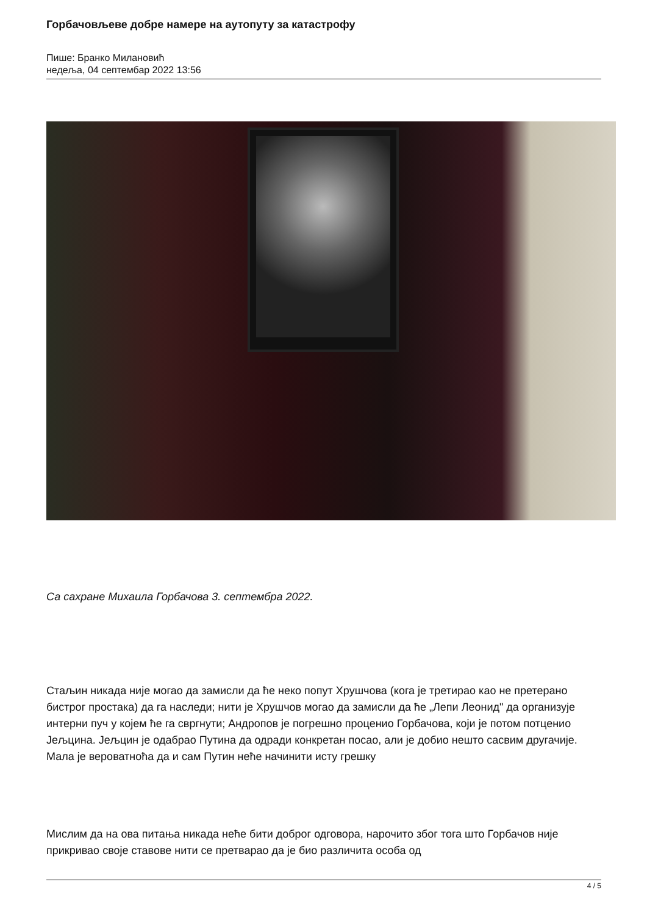Горбачовљеве добре намере на аутопуту за катастрофу
Пише: Бранко Милановић
недеља, 04 септембар 2022 13:56
Са сахране Михаила Горбачова 3. септембра 2022.
Стаљин никада није могао да замисли да ће неко попут Хрушчова (кога је третирао као не претерано бистрог простака) да га наследи; нити је Хрушчов могао да замисли да ће „Лепи Леонид" да организује интерни пуч у којем ће га свргнути; Андропов је погрешно проценио Горбачова, који је потом потценио Јељцина. Јељцин је одабрао Путина да одради конкретан посао, али је добио нешто сасвим другачије. Мала је вероватноћа да и сам Путин неће начинити исту грешку
Мислим да на ова питања никада неће бити доброг одговора, нарочито због тога што Горбачов није прикривао своје ставове нити се претварао да је био различита особа од
4 / 5